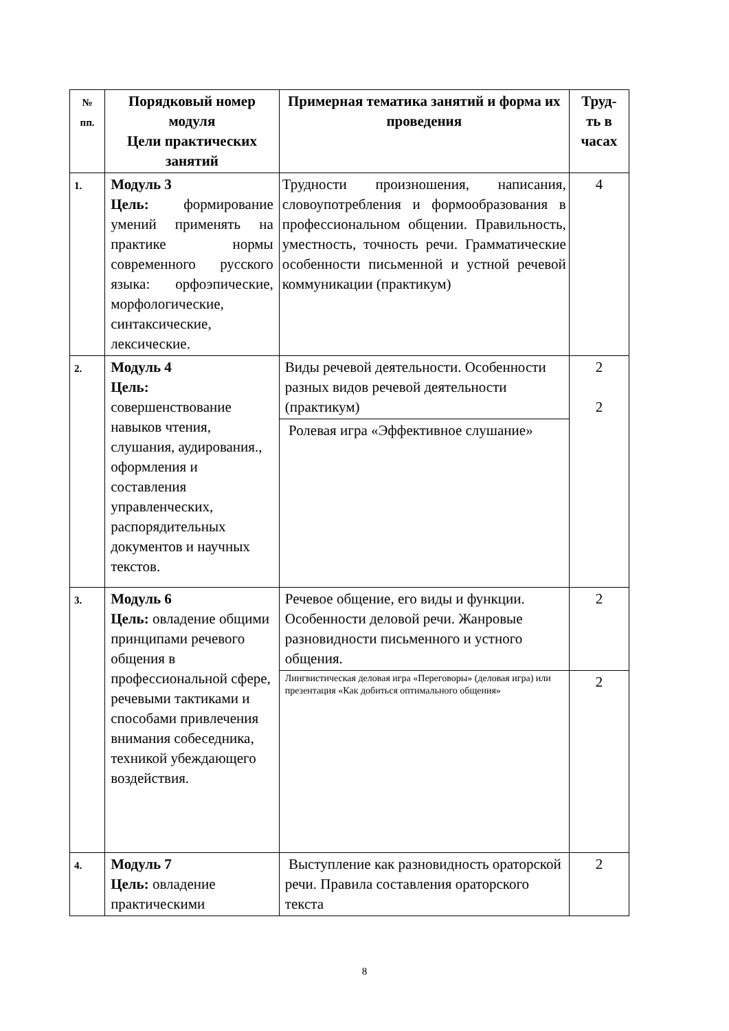| № пп. | Порядковый номер модуля Цели практических занятий | Примерная тематика занятий и форма их проведения | Труд-ть в часах |
| --- | --- | --- | --- |
| 1. | Модуль 3 Цель: формирование умений применять на практике нормы современного русского языка: орфоэпические, морфологические, синтаксические, лексические. | Трудности произношения, написания, словоупотребления и формообразования в профессиональном общении. Правильность, уместность, точность речи. Грамматические особенности письменной и устной речевой коммуникации (практикум) | 4 |
| 2. | Модуль 4 Цель: совершенствование навыков чтения, слушания, аудирования., оформления и составления управленческих, распорядительных документов и научных текстов. | Виды речевой деятельности. Особенности разных видов речевой деятельности (практикум) | 2 2 |
| | | Ролевая игра «Эффективное слушание» | |
| 3. | Модуль 6 Цель: овладение общими принципами речевого общения в профессиональной сфере, речевыми тактиками и способами привлечения внимания собеседника, техникой убеждающего воздействия. | Речевое общение, его виды и функции. Особенности деловой речи. Жанровые разновидности письменного и устного общения. | 2 |
| | | Лингвистическая деловая игра «Переговоры» (деловая игра) или презентация «Как добиться оптимального общения» | 2 |
| 4. | Модуль 7 Цель: овладение практическими | Выступление как разновидность ораторской речи. Правила составления ораторского текста | 2 |
8